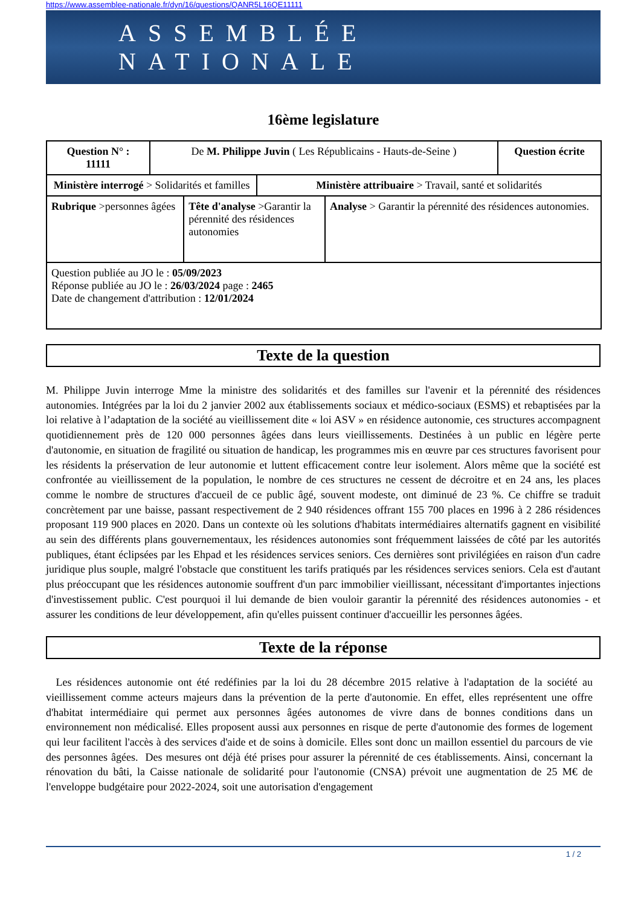https://www.assemblee-nationale.fr/dyn/16/questions/QANR5L16QE11111
ASSEMBLÉE NATIONALE
16ème legislature
| Question N° : 11111 | De M. Philippe Juvin ( Les Républicains - Hauts-de-Seine ) | | | | Question écrite |
| Ministère interrogé > Solidarités et familles | | | Ministère attribuaire > Travail, santé et solidarités | | |
| Rubrique >personnes âgées | | Tête d'analyse >Garantir la pérennité des résidences autonomies | | Analyse > Garantir la pérennité des résidences autonomies. | |
| Question publiée au JO le : 05/09/2023 Réponse publiée au JO le : 26/03/2024 page : 2465 Date de changement d'attribution : 12/01/2024 | | | | | |
Texte de la question
M. Philippe Juvin interroge Mme la ministre des solidarités et des familles sur l'avenir et la pérennité des résidences autonomies. Intégrées par la loi du 2 janvier 2002 aux établissements sociaux et médico-sociaux (ESMS) et rebaptisées par la loi relative à l’adaptation de la société au vieillissement dite « loi ASV » en résidence autonomie, ces structures accompagnent quotidiennement près de 120 000 personnes âgées dans leurs vieillissements. Destinées à un public en légère perte d'autonomie, en situation de fragilité ou situation de handicap, les programmes mis en œuvre par ces structures favorisent pour les résidents la préservation de leur autonomie et luttent efficacement contre leur isolement. Alors même que la société est confrontée au vieillissement de la population, le nombre de ces structures ne cessent de décroitre et en 24 ans, les places comme le nombre de structures d'accueil de ce public âgé, souvent modeste, ont diminué de 23 %. Ce chiffre se traduit concrètement par une baisse, passant respectivement de 2 940 résidences offrant 155 700 places en 1996 à 2 286 résidences proposant 119 900 places en 2020. Dans un contexte où les solutions d'habitats intermédiaires alternatifs gagnent en visibilité au sein des différents plans gouvernementaux, les résidences autonomies sont fréquemment laissées de côté par les autorités publiques, étant éclipsées par les Ehpad et les résidences services seniors. Ces dernières sont privilégiées en raison d'un cadre juridique plus souple, malgré l'obstacle que constituent les tarifs pratiqués par les résidences services seniors. Cela est d'autant plus préoccupant que les résidences autonomie souffrent d'un parc immobilier vieillissant, nécessitant d'importantes injections d'investissement public. C'est pourquoi il lui demande de bien vouloir garantir la pérennité des résidences autonomies - et assurer les conditions de leur développement, afin qu'elles puissent continuer d'accueillir les personnes âgées.
Texte de la réponse
Les résidences autonomie ont été redéfinies par la loi du 28 décembre 2015 relative à l'adaptation de la société au vieillissement comme acteurs majeurs dans la prévention de la perte d'autonomie. En effet, elles représentent une offre d'habitat intermédiaire qui permet aux personnes âgées autonomes de vivre dans de bonnes conditions dans un environnement non médicalisé. Elles proposent aussi aux personnes en risque de perte d'autonomie des formes de logement qui leur facilitent l'accès à des services d'aide et de soins à domicile. Elles sont donc un maillon essentiel du parcours de vie des personnes âgées. Des mesures ont déjà été prises pour assurer la pérennité de ces établissements. Ainsi, concernant la rénovation du bâti, la Caisse nationale de solidarité pour l'autonomie (CNSA) prévoit une augmentation de 25 M€ de l'enveloppe budgétaire pour 2022-2024, soit une autorisation d'engagement
1 / 2